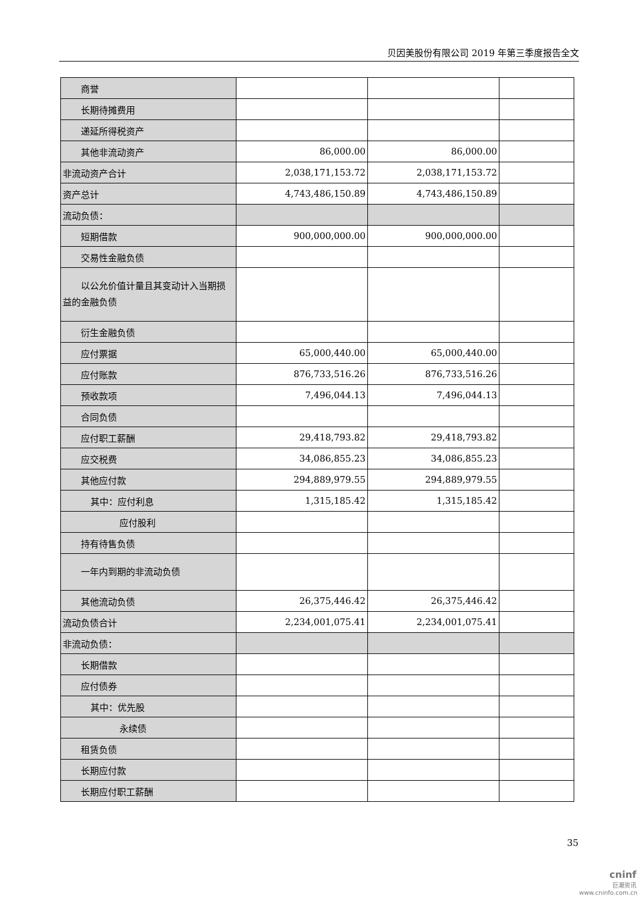贝因美股份有限公司 2019 年第三季度报告全文
| 商誉 | | | |
| 长期待摊费用 | | | |
| 递延所得税资产 | | | |
| 其他非流动资产 | 86,000.00 | 86,000.00 | |
| 非流动资产合计 | 2,038,171,153.72 | 2,038,171,153.72 | |
| 资产总计 | 4,743,486,150.89 | 4,743,486,150.89 | |
| 流动负债： | | | |
| 短期借款 | 900,000,000.00 | 900,000,000.00 | |
| 交易性金融负债 | | | |
| 以公允价值计量且其 变动计入当期损益的金融负债 | | | |
| 衍生金融负债 | | | |
| 应付票据 | 65,000,440.00 | 65,000,440.00 | |
| 应付账款 | 876,733,516.26 | 876,733,516.26 | |
| 预收款项 | 7,496,044.13 | 7,496,044.13 | |
| 合同负债 | | | |
| 应付职工薪酬 | 29,418,793.82 | 29,418,793.82 | |
| 应交税费 | 34,086,855.23 | 34,086,855.23 | |
| 其他应付款 | 294,889,979.55 | 294,889,979.55 | |
| 其中：应付利息 | 1,315,185.42 | 1,315,185.42 | |
| 应付股利 | | | |
| 持有待售负债 | | | |
| 一年内到期的非流动 负债 | | | |
| 其他流动负债 | 26,375,446.42 | 26,375,446.42 | |
| 流动负债合计 | 2,234,001,075.41 | 2,234,001,075.41 | |
| 非流动负债： | | | |
| 长期借款 | | | |
| 应付债券 | | | |
| 其中：优先股 | | | |
| 永续债 | | | |
| 租赁负债 | | | |
| 长期应付款 | | | |
| 长期应付职工薪酬 | | | |
35
cninf
巨潮资讯
www.cninfo.com.cn